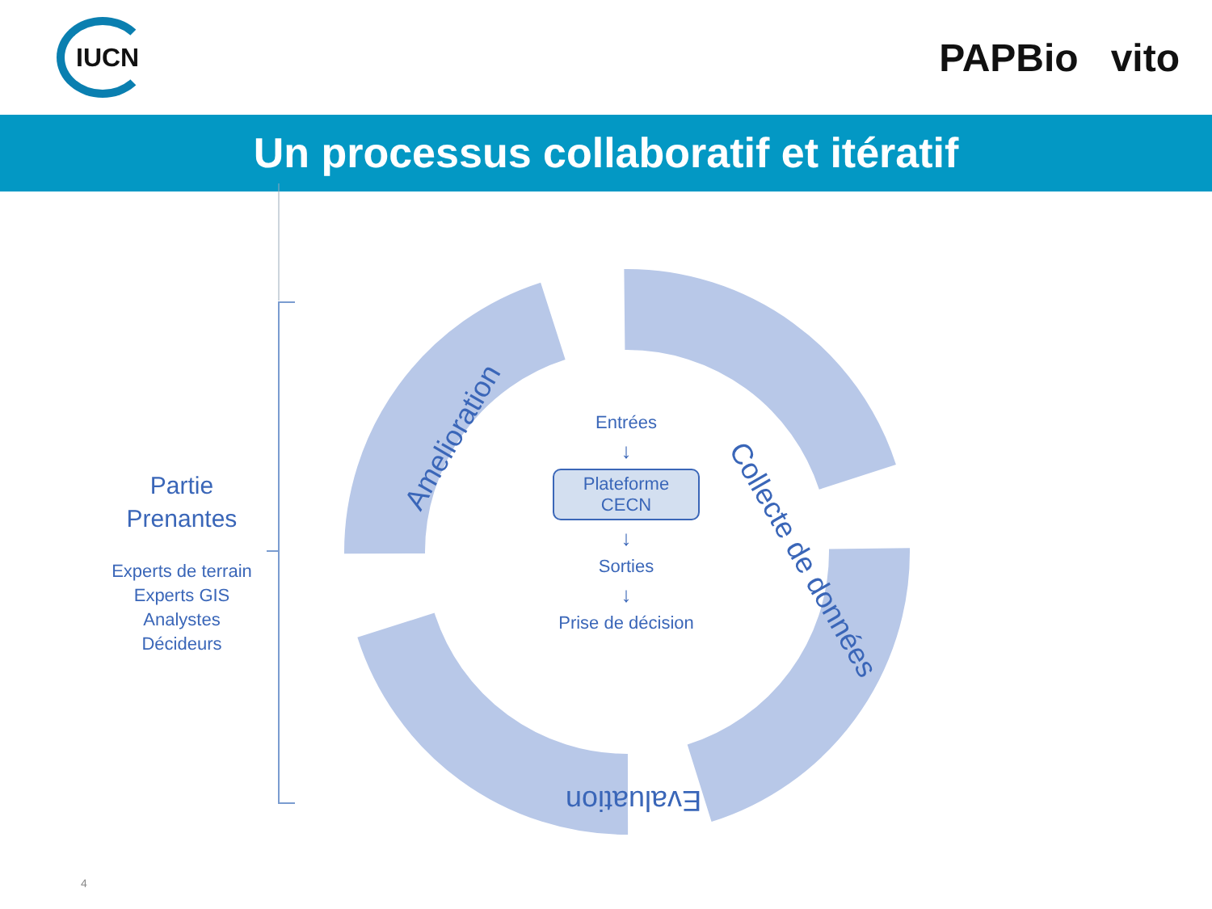IUCN
PAPBio vito
Un processus collaboratif et itératif
Partie
Prenantes
Experts de terrain
Experts GIS
Analystes
Décideurs
Entrées
↓
Plateforme
CECN
↓
Sorties
↓
Prise de décision
Amelioration Collecte de données
Evaluation
4